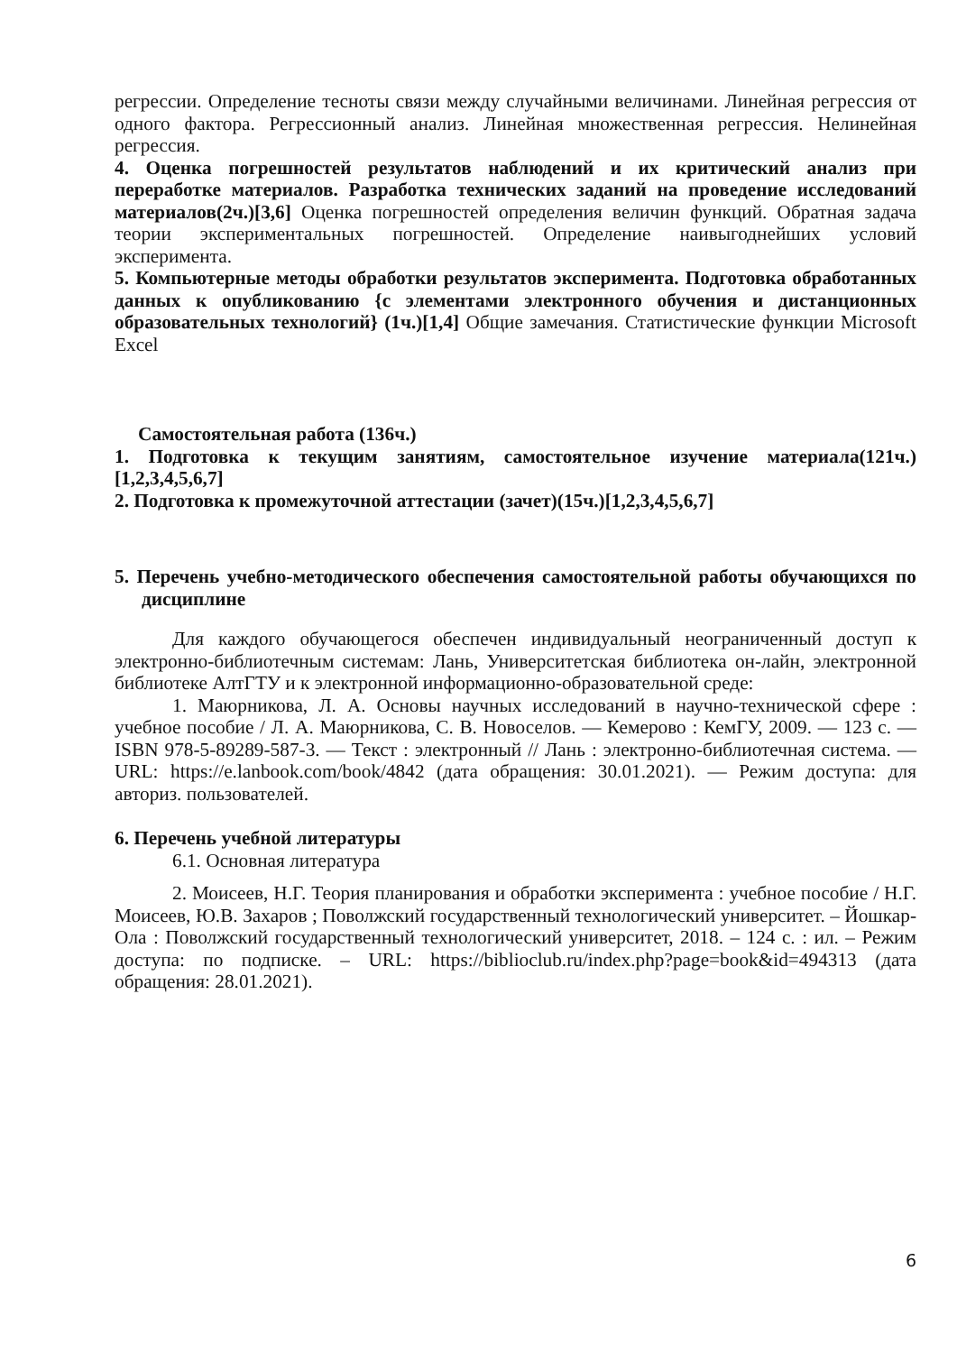регрессии. Определение тесноты связи между случайными величинами. Линейная регрессия от одного фактора. Регрессионный анализ. Линейная множественная регрессия. Нелинейная регрессия.
4. Оценка погрешностей результатов наблюдений и их критический анализ при переработке материалов. Разработка технических заданий на проведение исследований материалов(2ч.)[3,6] Оценка погрешностей определения величин функций. Обратная задача теории экспериментальных погрешностей. Определение наивыгоднейших условий эксперимента.
5. Компьютерные методы обработки результатов эксперимента. Подготовка обработанных данных к опубликованию {с элементами электронного обучения и дистанционных образовательных технологий} (1ч.)[1,4] Общие замечания. Статистические функции Microsoft Excel
Самостоятельная работа (136ч.)
1. Подготовка к текущим занятиям, самостоятельное изучение материала(121ч.)[1,2,3,4,5,6,7]
2. Подготовка к промежуточной аттестации (зачет)(15ч.)[1,2,3,4,5,6,7]
5. Перечень учебно-методического обеспечения самостоятельной работы обучающихся по дисциплине
Для каждого обучающегося обеспечен индивидуальный неограниченный доступ к электронно-библиотечным системам: Лань, Университетская библиотека он-лайн, электронной библиотеке АлтГТУ и к электронной информационно-образовательной среде:
1. Маюрникова, Л. А. Основы научных исследований в научно-технической сфере : учебное пособие / Л. А. Маюрникова, С. В. Новоселов. — Кемерово : КемГУ, 2009. — 123 с. — ISBN 978-5-89289-587-3. — Текст : электронный // Лань : электронно-библиотечная система. — URL: https://e.lanbook.com/book/4842 (дата обращения: 30.01.2021). — Режим доступа: для авториз. пользователей.
6. Перечень учебной литературы
6.1. Основная литература
2. Моисеев, Н.Г. Теория планирования и обработки эксперимента : учебное пособие / Н.Г. Моисеев, Ю.В. Захаров ; Поволжский государственный технологический университет. – Йошкар-Ола : Поволжский государственный технологический университет, 2018. – 124 с. : ил. – Режим доступа: по подписке. – URL: https://biblioclub.ru/index.php?page=book&id=494313 (дата обращения: 28.01.2021).
6